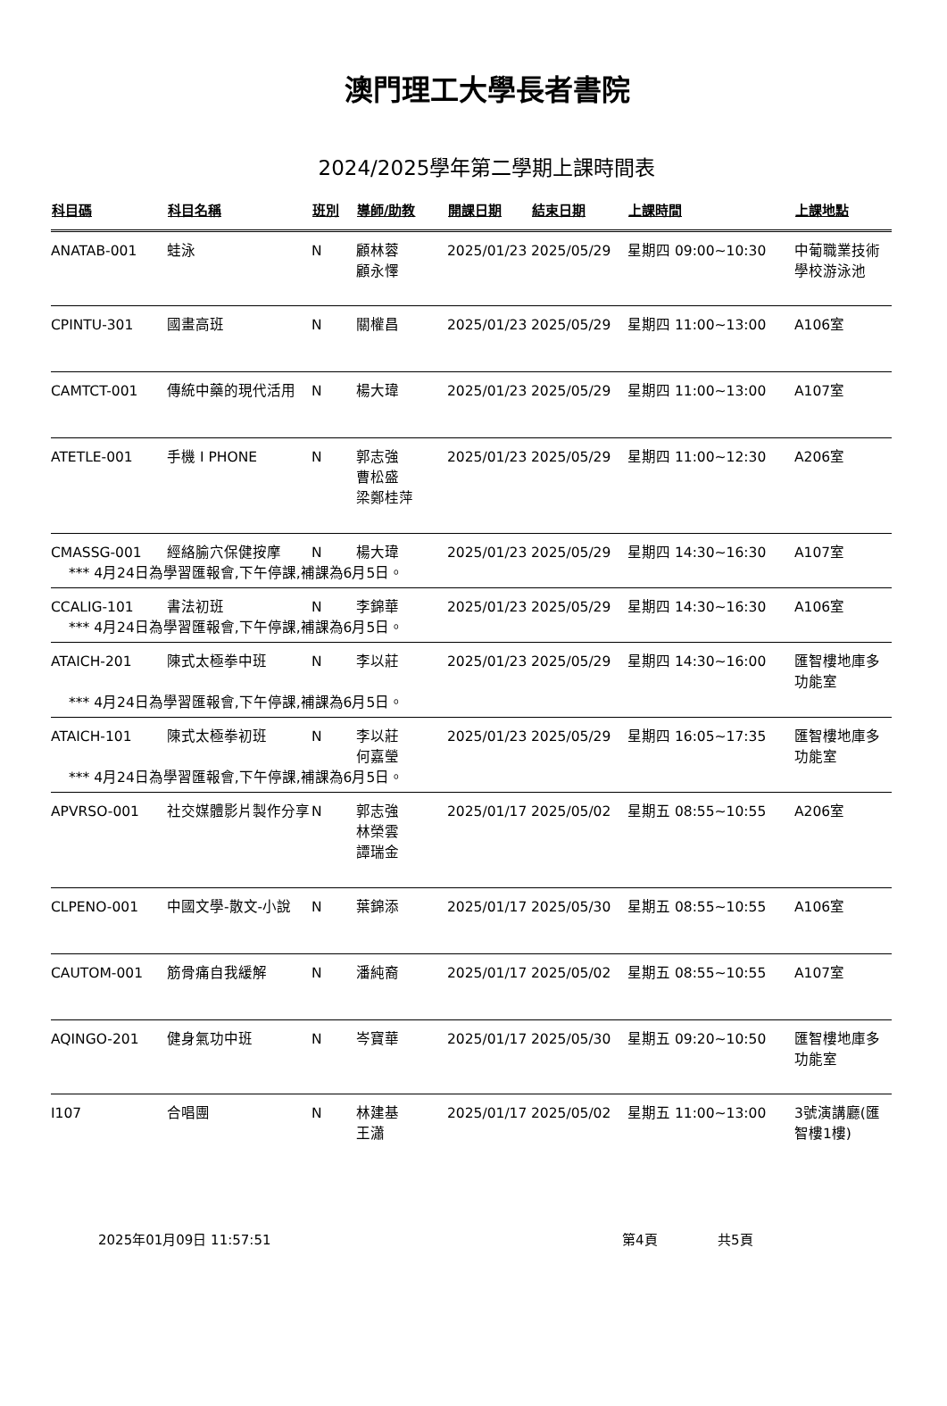澳門理工大學長者書院
2024/2025學年第二學期上課時間表
| 科目碼 | 科目名稱 | 班別 | 導師/助教 | 開課日期 | 結束日期 | 上課時間 | 上課地點 |
| --- | --- | --- | --- | --- | --- | --- | --- |
| ANATAB-001 | 蛙泳 | N | 顧林蓉 顧永懌 | 2025/01/23 | 2025/05/29 | 星期四 09:00~10:30 | 中葡職業技術學校游泳池 |
| CPINTU-301 | 國畫高班 | N | 關權昌 | 2025/01/23 | 2025/05/29 | 星期四 11:00~13:00 | A106室 |
| CAMTCT-001 | 傳統中藥的現代活用 | N | 楊大瑋 | 2025/01/23 | 2025/05/29 | 星期四 11:00~13:00 | A107室 |
| ATETLE-001 | 手機 I PHONE | N | 郭志強 曹松盛 梁鄭桂萍 | 2025/01/23 | 2025/05/29 | 星期四 11:00~12:30 | A206室 |
| CMASSG-001 | 經絡腧穴保健按摩 | N | 楊大瑋 | 2025/01/23 | 2025/05/29 | 星期四 14:30~16:30 | A107室 |
| *** 4月24日為學習匯報會,下午停課,補課為6月5日。 | | | | | | | |
| CCALIG-101 | 書法初班 | N | 李錦華 | 2025/01/23 | 2025/05/29 | 星期四 14:30~16:30 | A106室 |
| *** 4月24日為學習匯報會,下午停課,補課為6月5日。 | | | | | | | |
| ATAICH-201 | 陳式太極拳中班 | N | 李以莊 | 2025/01/23 | 2025/05/29 | 星期四 14:30~16:00 | 匯智樓地庫多功能室 |
| *** 4月24日為學習匯報會,下午停課,補課為6月5日。 | | | | | | | |
| ATAICH-101 | 陳式太極拳初班 | N | 李以莊 何嘉瑩 | 2025/01/23 | 2025/05/29 | 星期四 16:05~17:35 | 匯智樓地庫多功能室 |
| *** 4月24日為學習匯報會,下午停課,補課為6月5日。 | | | | | | | |
| APVRSO-001 | 社交媒體影片製作分享 | N | 郭志強 林榮雲 譚瑞金 | 2025/01/17 | 2025/05/02 | 星期五 08:55~10:55 | A206室 |
| CLPENO-001 | 中國文學-散文-小說 | N | 葉錦添 | 2025/01/17 | 2025/05/30 | 星期五 08:55~10:55 | A106室 |
| CAUTOM-001 | 筋骨痛自我緩解 | N | 潘純裔 | 2025/01/17 | 2025/05/02 | 星期五 08:55~10:55 | A107室 |
| AQINGO-201 | 健身氣功中班 | N | 岑寶華 | 2025/01/17 | 2025/05/30 | 星期五 09:20~10:50 | 匯智樓地庫多功能室 |
| I107 | 合唱團 | N | 林建基 王瀟 | 2025/01/17 | 2025/05/02 | 星期五 11:00~13:00 | 3號演講廳(匯智樓1樓) |
2025年01月09日 11:57:51 第4頁 共5頁